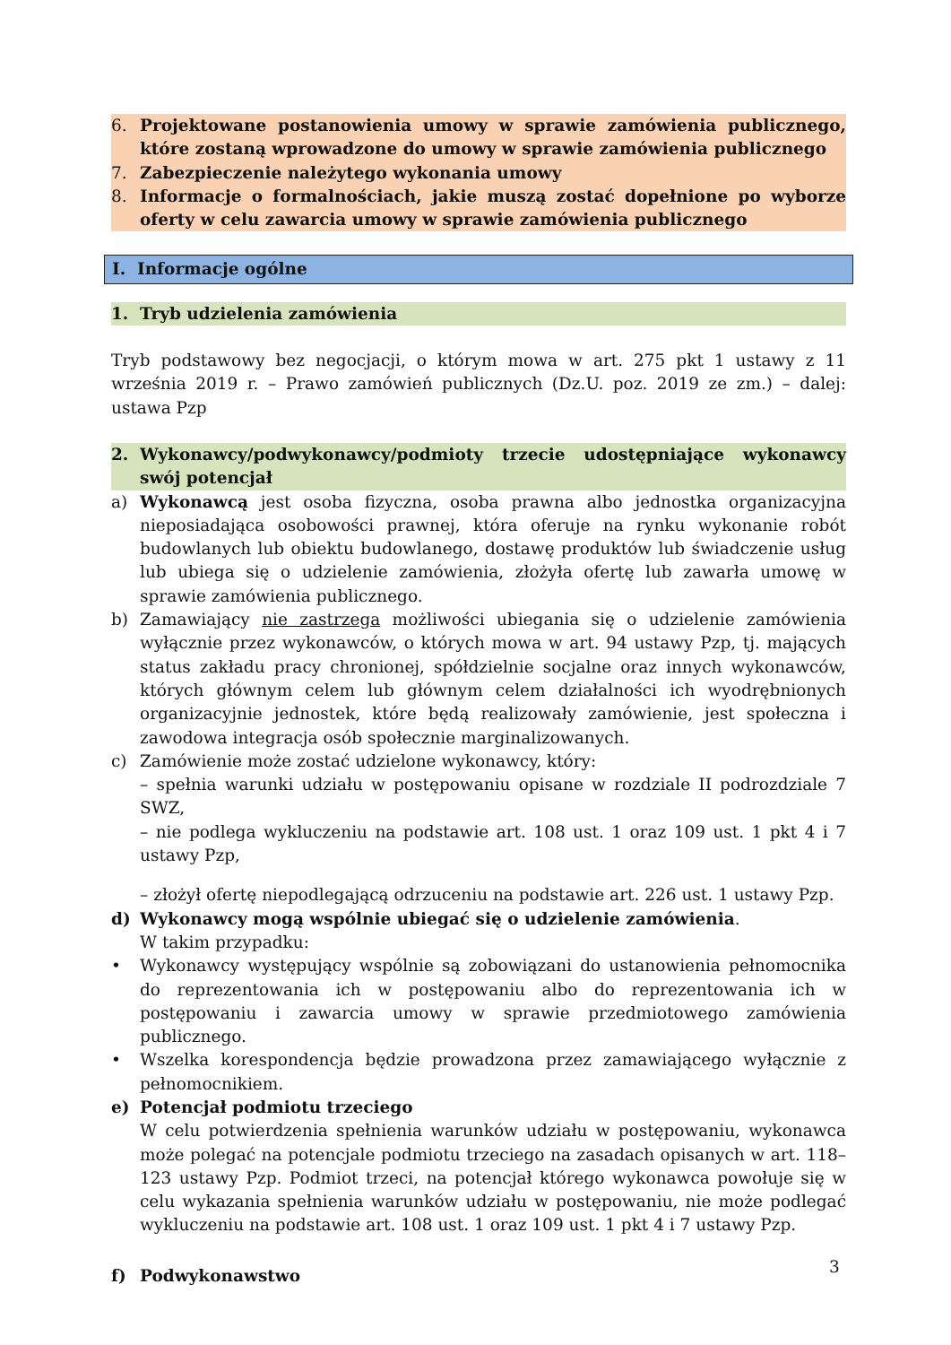6. Projektowane postanowienia umowy w sprawie zamówienia publicznego, które zostaną wprowadzone do umowy w sprawie zamówienia publicznego
7. Zabezpieczenie należytego wykonania umowy
8. Informacje o formalnościach, jakie muszą zostać dopełnione po wyborze oferty w celu zawarcia umowy w sprawie zamówienia publicznego
I. Informacje ogólne
1. Tryb udzielenia zamówienia
Tryb podstawowy bez negocjacji, o którym mowa w art. 275 pkt 1 ustawy z 11 września 2019 r. – Prawo zamówień publicznych (Dz.U. poz. 2019 ze zm.) – dalej: ustawa Pzp
2. Wykonawcy/podwykonawcy/podmioty trzecie udostępniające wykonawcy swój potencjał
a) Wykonawcą jest osoba fizyczna, osoba prawna albo jednostka organizacyjna nieposiadająca osobowości prawnej, która oferuje na rynku wykonanie robót budowlanych lub obiektu budowlanego, dostawę produktów lub świadczenie usług lub ubiega się o udzielenie zamówienia, złożyła ofertę lub zawarła umowę w sprawie zamówienia publicznego.
b) Zamawiający nie zastrzega możliwości ubiegania się o udzielenie zamówienia wyłącznie przez wykonawców, o których mowa w art. 94 ustawy Pzp, tj. mających status zakładu pracy chronionej, spółdzielnie socjalne oraz innych wykonawców, których głównym celem lub głównym celem działalności ich wyodrębnionych organizacyjnie jednostek, które będą realizowały zamówienie, jest społeczna i zawodowa integracja osób społecznie marginalizowanych.
c) Zamówienie może zostać udzielone wykonawcy, który:
– spełnia warunki udziału w postępowaniu opisane w rozdziale II podrozdziale 7 SWZ,
– nie podlega wykluczeniu na podstawie art. 108 ust. 1 oraz 109 ust. 1 pkt 4 i 7 ustawy Pzp,
– złożył ofertę niepodlegającą odrzuceniu na podstawie art. 226 ust. 1 ustawy Pzp.
d) Wykonawcy mogą wspólnie ubiegać się o udzielenie zamówienia.
W takim przypadku:
• Wykonawcy występujący wspólnie są zobowiązani do ustanowienia pełnomocnika do reprezentowania ich w postępowaniu albo do reprezentowania ich w postępowaniu i zawarcia umowy w sprawie przedmiotowego zamówienia publicznego.
• Wszelka korespondencja będzie prowadzona przez zamawiającego wyłącznie z pełnomocnikiem.
e) Potencjał podmiotu trzeciego
W celu potwierdzenia spełnienia warunków udziału w postępowaniu, wykonawca może polegać na potencjale podmiotu trzeciego na zasadach opisanych w art. 118–123 ustawy Pzp. Podmiot trzeci, na potencjał którego wykonawca powołuje się w celu wykazania spełnienia warunków udziału w postępowaniu, nie może podlegać wykluczeniu na podstawie art. 108 ust. 1 oraz 109 ust. 1 pkt 4 i 7 ustawy Pzp.
f) Podwykonawstwo
3